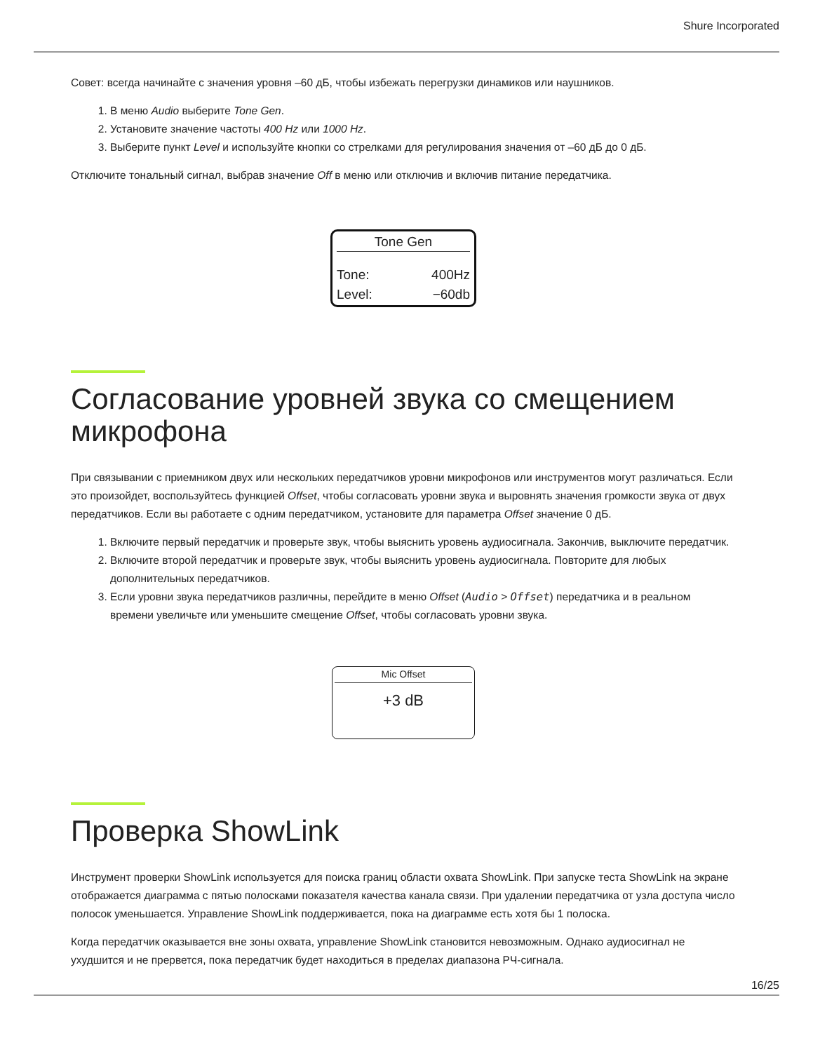Shure Incorporated
Совет: всегда начинайте с значения уровня –60 дБ, чтобы избежать перегрузки динамиков или наушников.
1. В меню Audio выберите Tone Gen.
2. Установите значение частоты 400 Hz или 1000 Hz.
3. Выберите пункт Level и используйте кнопки со стрелками для регулирования значения от –60 дБ до 0 дБ.
Отключите тональный сигнал, выбрав значение Off в меню или отключив и включив питание передатчика.
Tone Gen
Tone: 400Hz
Level: −60db
Согласование уровней звука со смещением микрофона
При связывании с приемником двух или нескольких передатчиков уровни микрофонов или инструментов могут различаться. Если это произойдет, воспользуйтесь функцией Offset, чтобы согласовать уровни звука и выровнять значения громкости звука от двух передатчиков. Если вы работаете с одним передатчиком, установите для параметра Offset значение 0 дБ.
1. Включите первый передатчик и проверьте звук, чтобы выяснить уровень аудиосигнала. Закончив, выключите передатчик.
2. Включите второй передатчик и проверьте звук, чтобы выяснить уровень аудиосигнала. Повторите для любых дополнительных передатчиков.
3. Если уровни звука передатчиков различны, перейдите в меню Offset (Audio > Offset) передатчика и в реальном времени увеличьте или уменьшите смещение Offset, чтобы согласовать уровни звука.
Mic Offset
+3 dB
Проверка ShowLink
Инструмент проверки ShowLink используется для поиска границ области охвата ShowLink. При запуске теста ShowLink на экране отображается диаграмма с пятью полосками показателя качества канала связи. При удалении передатчика от узла доступа число полосок уменьшается. Управление ShowLink поддерживается, пока на диаграмме есть хотя бы 1 полоска.
Когда передатчик оказывается вне зоны охвата, управление ShowLink становится невозможным. Однако аудиосигнал не ухудшится и не прервется, пока передатчик будет находиться в пределах диапазона РЧ-сигнала.
16/25